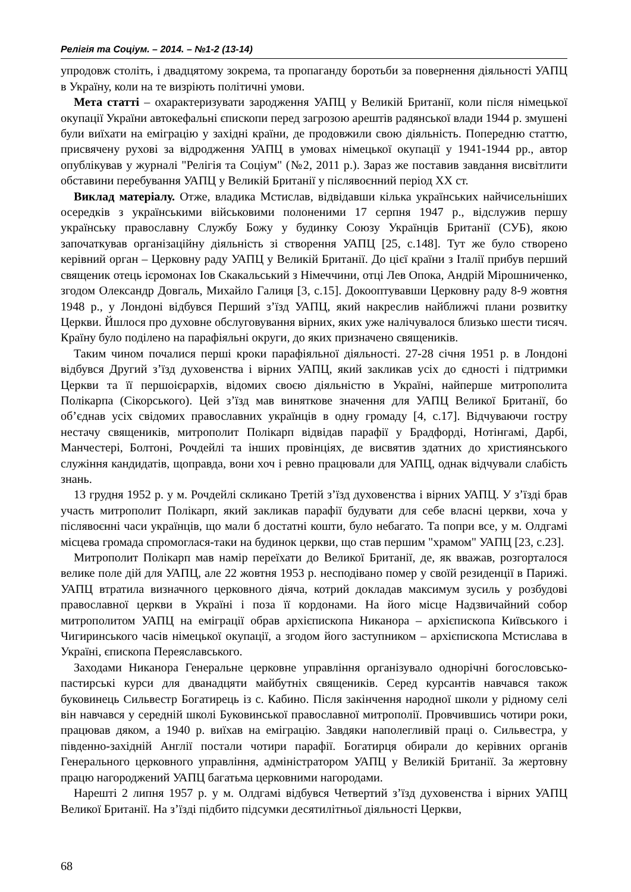Релігія та Соціум. – 2014. – №1-2 (13-14)
упродовж століть, і двадцятому зокрема, та пропаганду боротьби за повернення діяльності УАПЦ в Україну, коли на те визріють політичні умови.
Мета статті – охарактеризувати зародження УАПЦ у Великій Британії, коли після німецької окупації України автокефальні єпископи перед загрозою арештів радянської влади 1944 р. змушені були виїхати на еміграцію у західні країни, де продовжили свою діяльність. Попередню статтю, присвячену рухові за відродження УАПЦ в умовах німецької окупації у 1941-1944 рр., автор опублікував у журналі "Релігія та Соціум" (№2, 2011 р.). Зараз же поставив завдання висвітлити обставини перебування УАПЦ у Великій Британії у післявоєнний період ХХ ст.
Виклад матеріалу. Отже, владика Мстислав, відвідавши кілька українських найчисельніших осередків з українськими військовими полоненими 17 серпня 1947 р., відслужив першу українську православну Службу Божу у будинку Союзу Українців Британії (СУБ), якою започаткував організаційну діяльність зі створення УАПЦ [25, с.148]. Тут же було створено керівний орган – Церковну раду УАПЦ у Великій Британії. До цієї країни з Італії прибув перший священик отець ієромонах Іов Скакальський з Німеччини, отці Лев Опока, Андрій Мірошниченко, згодом Олександр Довгаль, Михайло Галиця [3, с.15]. Докооптувавши Церковну раду 8-9 жовтня 1948 р., у Лондоні відбувся Перший з’їзд УАПЦ, який накреслив найближчі плани розвитку Церкви. Йшлося про духовне обслуговування вірних, яких уже налічувалося близько шести тисяч. Країну було поділено на парафіяльні округи, до яких призначено священиків.
Таким чином почалися перші кроки парафіяльної діяльності. 27-28 січня 1951 р. в Лондоні відбувся Другий з’їзд духовенства і вірних УАПЦ, який закликав усіх до єдності і підтримки Церкви та її першоієрархів, відомих своєю діяльністю в Україні, найперше митрополита Полікарпа (Сікорського). Цей з’їзд мав виняткове значення для УАПЦ Великої Британії, бо об’єднав усіх свідомих православних українців в одну громаду [4, с.17]. Відчуваючи гостру нестачу священиків, митрополит Полікарп відвідав парафії у Брадфорді, Нотінгамі, Дарбі, Манчестері, Болтоні, Рочдейлі та інших провінціях, де висвятив здатних до християнського служіння кандидатів, щоправда, вони хоч і ревно працювали для УАПЦ, однак відчували слабість знань.
13 грудня 1952 р. у м. Рочдейлі скликано Третій з’їзд духовенства і вірних УАПЦ. У з’їзді брав участь митрополит Полікарп, який закликав парафії будувати для себе власні церкви, хоча у післявоєнні часи українців, що мали б достатні кошти, було небагато. Та попри все, у м. Олдгамі місцева громада спромоглася-таки на будинок церкви, що став першим "храмом" УАПЦ [23, с.23].
Митрополит Полікарп мав намір переїхати до Великої Британії, де, як вважав, розгорталося велике поле дій для УАПЦ, але 22 жовтня 1953 р. несподівано помер у своїй резиденції в Парижі. УАПЦ втратила визначного церковного діяча, котрий докладав максимум зусиль у розбудові православної церкви в Україні і поза її кордонами. На його місце Надзвичайний собор митрополитом УАПЦ на еміграції обрав архієпископа Никанора – архієпископа Київського і Чигиринського часів німецької окупації, а згодом його заступником – архієпископа Мстислава в Україні, єпископа Переяславського.
Заходами Никанора Генеральне церковне управління організувало однорічні богословсько-пастирські курси для дванадцяти майбутніх священиків. Серед курсантів навчався також буковинець Сильвестр Богатирець із с. Кабино. Після закінчення народної школи у рідному селі він навчався у середній школі Буковинської православної митрополії. Провчившись чотири роки, працював дяком, а 1940 р. виїхав на еміграцію. Завдяки наполегливій праці о. Сильвестра, у південно-західній Англії постали чотири парафії. Богатирця обирали до керівних органів Генерального церковного управління, адміністратором УАПЦ у Великій Британії. За жертовну працю нагороджений УАПЦ багатьма церковними нагородами.
Нарешті 2 липня 1957 р. у м. Олдгамі відбувся Четвертий з’їзд духовенства і вірних УАПЦ Великої Британії. На з’їзді підбито підсумки десятилітньої діяльності Церкви,
68